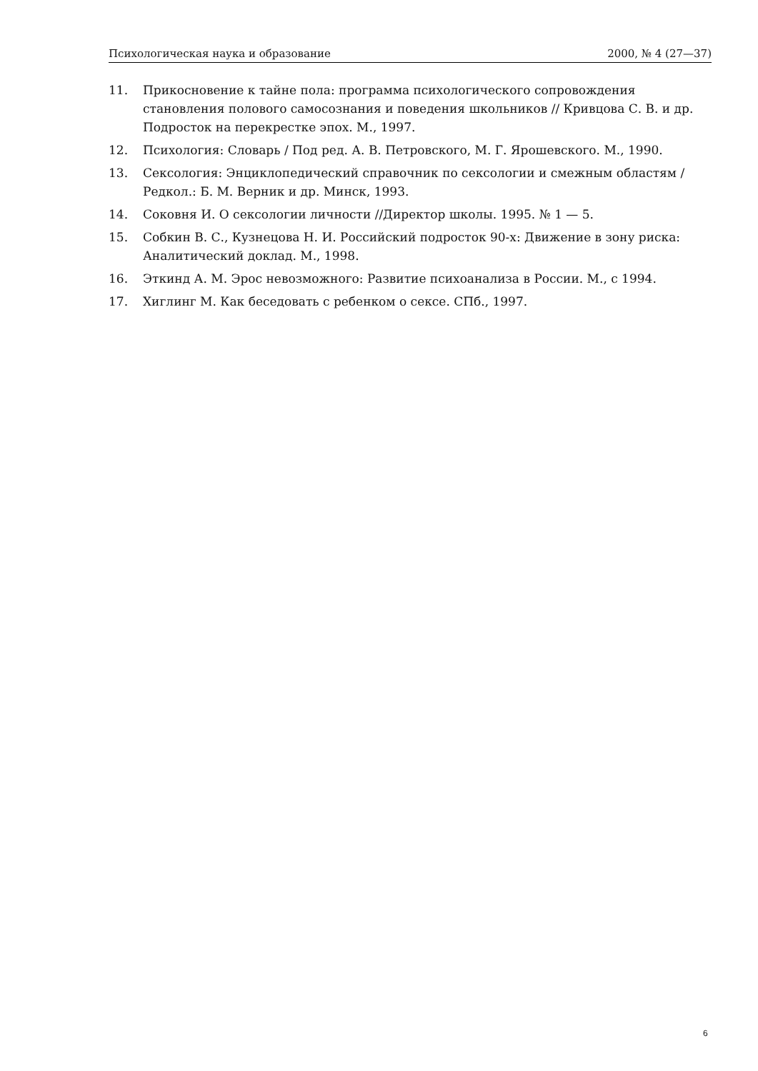Психологическая наука и образование 2000, № 4 (27—37)
11. Прикосновение к тайне пола: программа психологического сопровождения становления полового самосознания и поведения школьников // Кривцова С. В. и др. Подросток на перекрестке эпох. М., 1997.
12. Психология: Словарь / Под ред. А. В. Петровского, М. Г. Ярошевского. М., 1990.
13. Сексология: Энциклопедический справочник по сексологии и смежным областям / Редкол.: Б. М. Верник и др. Минск, 1993.
14. Соковня И. О сексологии личности //Директор школы. 1995. № 1 — 5.
15. Собкин В. С., Кузнецова Н. И. Российский подросток 90-х: Движение в зону риска: Аналитический доклад. М., 1998.
16. Эткинд А. М. Эрос невозможного: Развитие психоанализа в России. М., с 1994.
17. Хиглинг М. Как беседовать с ребенком о сексе. СПб., 1997.
6